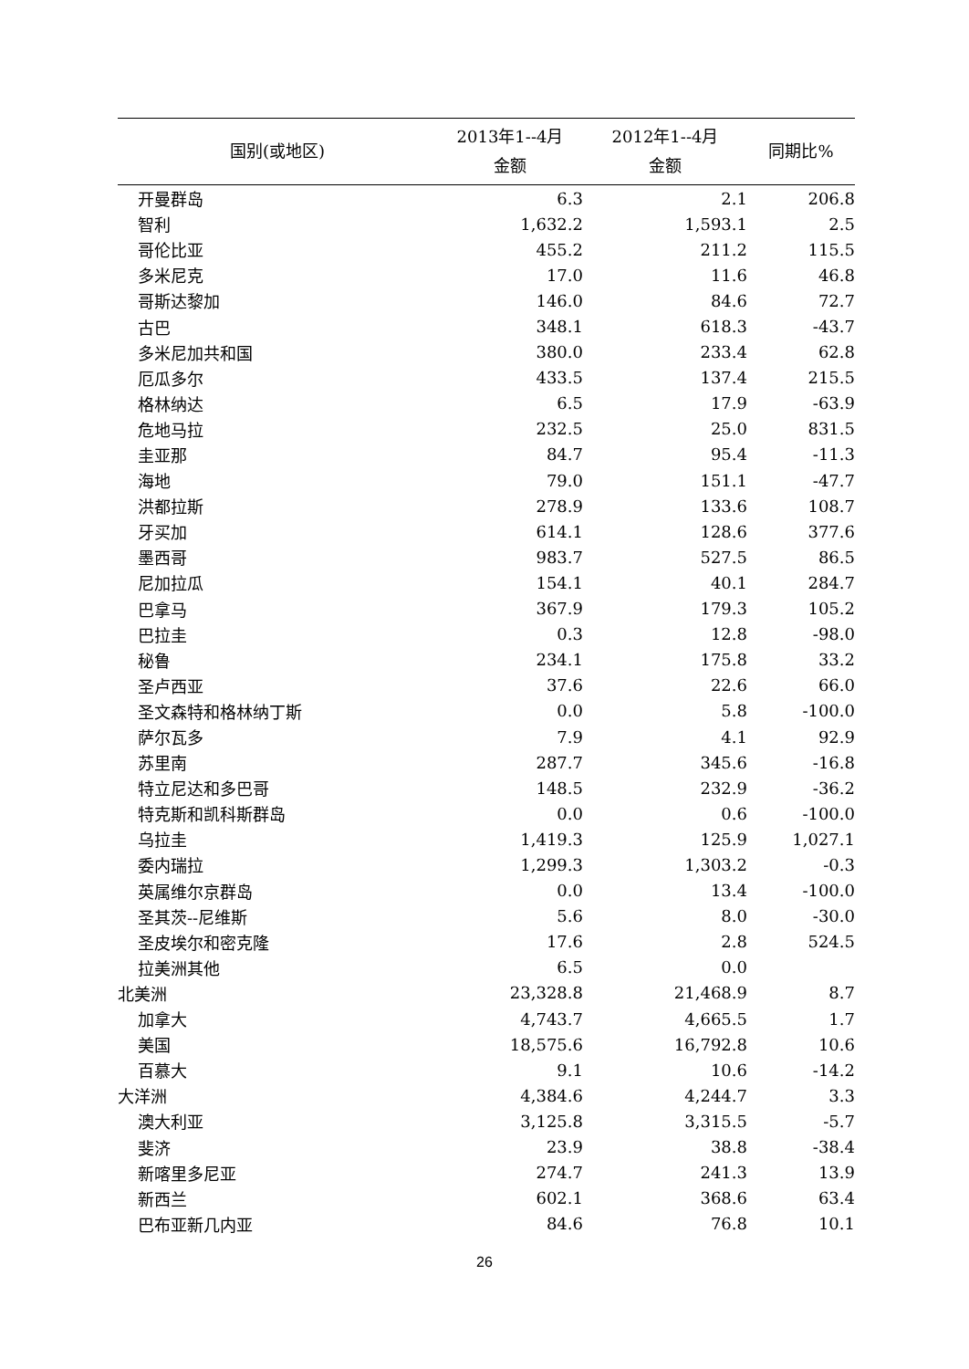| 国别(或地区) | 2013年1--4月 金额 | 2012年1--4月 金额 | 同期比% |
| --- | --- | --- | --- |
| 开曼群岛 | 6.3 | 2.1 | 206.8 |
| 智利 | 1,632.2 | 1,593.1 | 2.5 |
| 哥伦比亚 | 455.2 | 211.2 | 115.5 |
| 多米尼克 | 17.0 | 11.6 | 46.8 |
| 哥斯达黎加 | 146.0 | 84.6 | 72.7 |
| 古巴 | 348.1 | 618.3 | -43.7 |
| 多米尼加共和国 | 380.0 | 233.4 | 62.8 |
| 厄瓜多尔 | 433.5 | 137.4 | 215.5 |
| 格林纳达 | 6.5 | 17.9 | -63.9 |
| 危地马拉 | 232.5 | 25.0 | 831.5 |
| 圭亚那 | 84.7 | 95.4 | -11.3 |
| 海地 | 79.0 | 151.1 | -47.7 |
| 洪都拉斯 | 278.9 | 133.6 | 108.7 |
| 牙买加 | 614.1 | 128.6 | 377.6 |
| 墨西哥 | 983.7 | 527.5 | 86.5 |
| 尼加拉瓜 | 154.1 | 40.1 | 284.7 |
| 巴拿马 | 367.9 | 179.3 | 105.2 |
| 巴拉圭 | 0.3 | 12.8 | -98.0 |
| 秘鲁 | 234.1 | 175.8 | 33.2 |
| 圣卢西亚 | 37.6 | 22.6 | 66.0 |
| 圣文森特和格林纳丁斯 | 0.0 | 5.8 | -100.0 |
| 萨尔瓦多 | 7.9 | 4.1 | 92.9 |
| 苏里南 | 287.7 | 345.6 | -16.8 |
| 特立尼达和多巴哥 | 148.5 | 232.9 | -36.2 |
| 特克斯和凯科斯群岛 | 0.0 | 0.6 | -100.0 |
| 乌拉圭 | 1,419.3 | 125.9 | 1,027.1 |
| 委内瑞拉 | 1,299.3 | 1,303.2 | -0.3 |
| 英属维尔京群岛 | 0.0 | 13.4 | -100.0 |
| 圣其茨--尼维斯 | 5.6 | 8.0 | -30.0 |
| 圣皮埃尔和密克隆 | 17.6 | 2.8 | 524.5 |
| 拉美洲其他 | 6.5 | 0.0 | |
| 北美洲 | 23,328.8 | 21,468.9 | 8.7 |
| 加拿大 | 4,743.7 | 4,665.5 | 1.7 |
| 美国 | 18,575.6 | 16,792.8 | 10.6 |
| 百慕大 | 9.1 | 10.6 | -14.2 |
| 大洋洲 | 4,384.6 | 4,244.7 | 3.3 |
| 澳大利亚 | 3,125.8 | 3,315.5 | -5.7 |
| 斐济 | 23.9 | 38.8 | -38.4 |
| 新喀里多尼亚 | 274.7 | 241.3 | 13.9 |
| 新西兰 | 602.1 | 368.6 | 63.4 |
| 巴布亚新几内亚 | 84.6 | 76.8 | 10.1 |
26